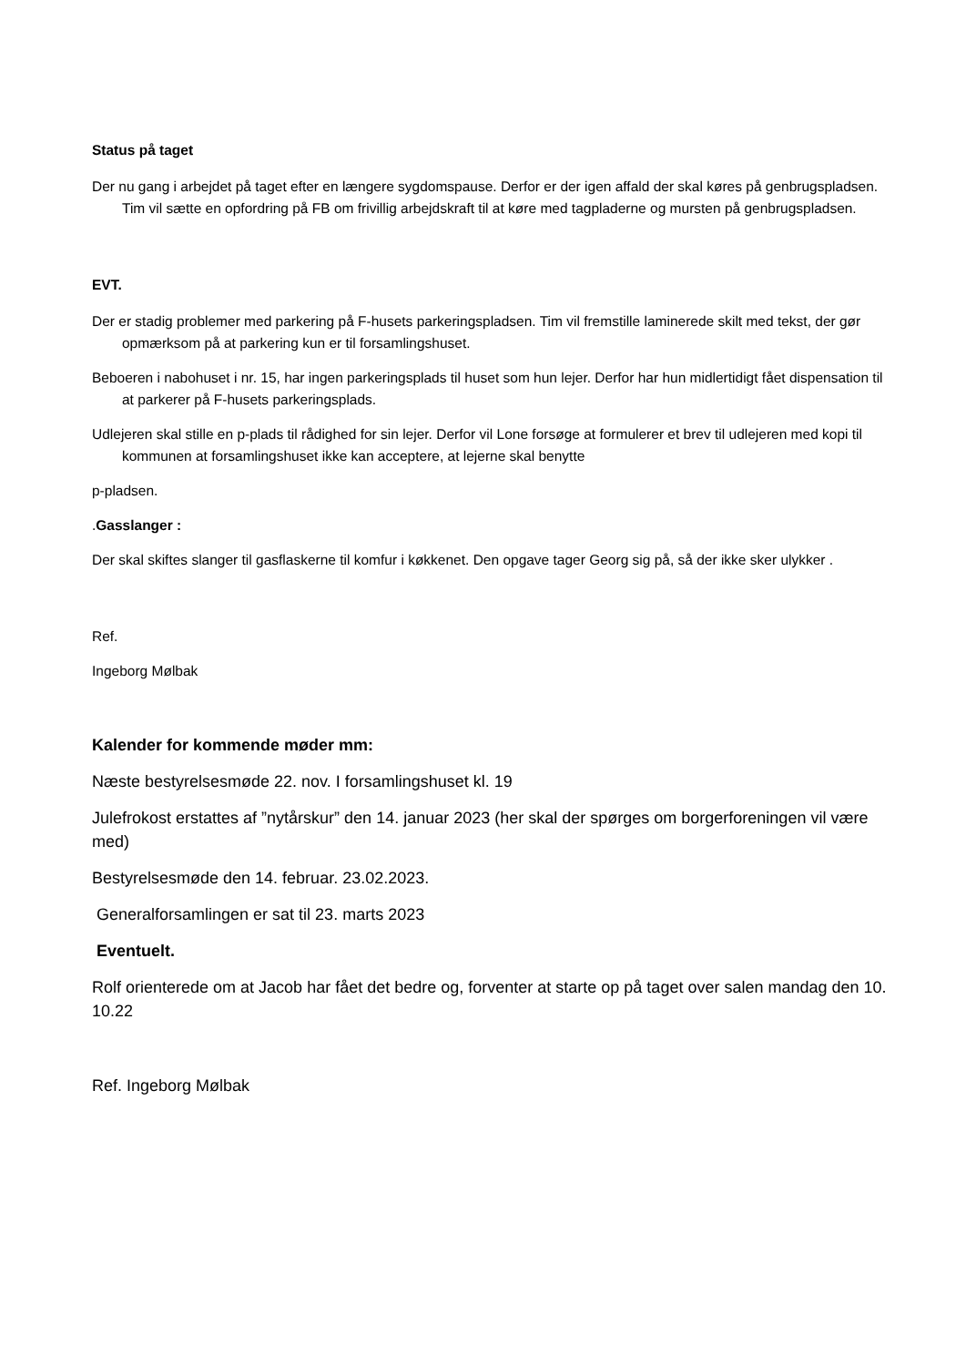Status på taget
Der nu gang i arbejdet på taget efter en længere sygdomspause. Derfor er der igen affald der skal køres på genbrugspladsen. Tim vil sætte en opfordring på FB om frivillig arbejdskraft til at køre med tagpladerne og mursten på genbrugspladsen.
EVT.
Der er stadig problemer med parkering på F-husets parkeringspladsen. Tim vil fremstille laminerede skilt med tekst, der gør opmærksom på at parkering kun er til forsamlingshuset.
Beboeren i nabohuset i nr. 15, har ingen parkeringsplads til huset som hun lejer. Derfor har hun midlertidigt fået dispensation til at parkerer på F-husets parkeringsplads.
Udlejeren skal stille en p-plads til rådighed for sin lejer. Derfor vil Lone forsøge at formulerer et brev til udlejeren med kopi til kommunen at forsamlingshuset ikke kan acceptere, at lejerne skal benytte
p-pladsen.
.Gasslanger :
Der skal skiftes slanger til gasflaskerne til komfur i køkkenet. Den opgave tager Georg sig på, så der ikke sker ulykker .
Ref.
Ingeborg Mølbak
Kalender for kommende møder mm:
Næste bestyrelsesmøde 22. nov. I forsamlingshuset kl. 19
Julefrokost erstattes af ”nytårskur” den 14. januar 2023 (her skal der spørges om borgerforeningen vil være med)
Bestyrelsesmøde den 14. februar. 23.02.2023.
Generalforsamlingen er sat til 23. marts 2023
Eventuelt.
Rolf orienterede om at Jacob har fået det bedre og, forventer at starte op på taget over salen mandag den 10. 10.22
Ref. Ingeborg Mølbak